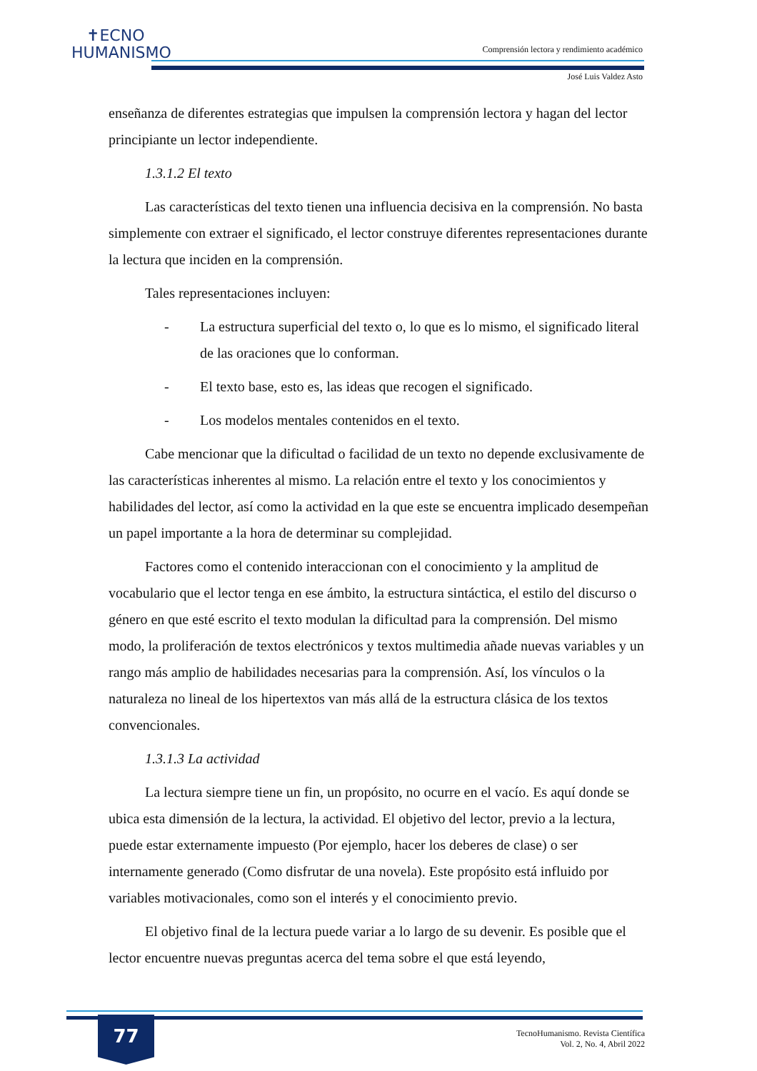✝ECNO
HUMANISMO
Comprensión lectora y rendimiento académico
José Luis Valdez Asto
enseñanza de diferentes estrategias que impulsen la comprensión lectora y hagan del lector principiante un lector independiente.
1.3.1.2 El texto
Las características del texto tienen una influencia decisiva en la comprensión. No basta simplemente con extraer el significado, el lector construye diferentes representaciones durante la lectura que inciden en la comprensión.
Tales representaciones incluyen:
- La estructura superficial del texto o, lo que es lo mismo, el significado literal de las oraciones que lo conforman.
- El texto base, esto es, las ideas que recogen el significado.
- Los modelos mentales contenidos en el texto.
Cabe mencionar que la dificultad o facilidad de un texto no depende exclusivamente de las características inherentes al mismo. La relación entre el texto y los conocimientos y habilidades del lector, así como la actividad en la que este se encuentra implicado desempeñan un papel importante a la hora de determinar su complejidad.
Factores como el contenido interaccionan con el conocimiento y la amplitud de vocabulario que el lector tenga en ese ámbito, la estructura sintáctica, el estilo del discurso o género en que esté escrito el texto modulan la dificultad para la comprensión. Del mismo modo, la proliferación de textos electrónicos y textos multimedia añade nuevas variables y un rango más amplio de habilidades necesarias para la comprensión. Así, los vínculos o la naturaleza no lineal de los hipertextos van más allá de la estructura clásica de los textos convencionales.
1.3.1.3 La actividad
La lectura siempre tiene un fin, un propósito, no ocurre en el vacío. Es aquí donde se ubica esta dimensión de la lectura, la actividad. El objetivo del lector, previo a la lectura, puede estar externamente impuesto (Por ejemplo, hacer los deberes de clase) o ser internamente generado (Como disfrutar de una novela). Este propósito está influido por variables motivacionales, como son el interés y el conocimiento previo.
El objetivo final de la lectura puede variar a lo largo de su devenir. Es posible que el lector encuentre nuevas preguntas acerca del tema sobre el que está leyendo,
77
TecnoHumanismo. Revista Científica
Vol. 2, No. 4, Abril 2022